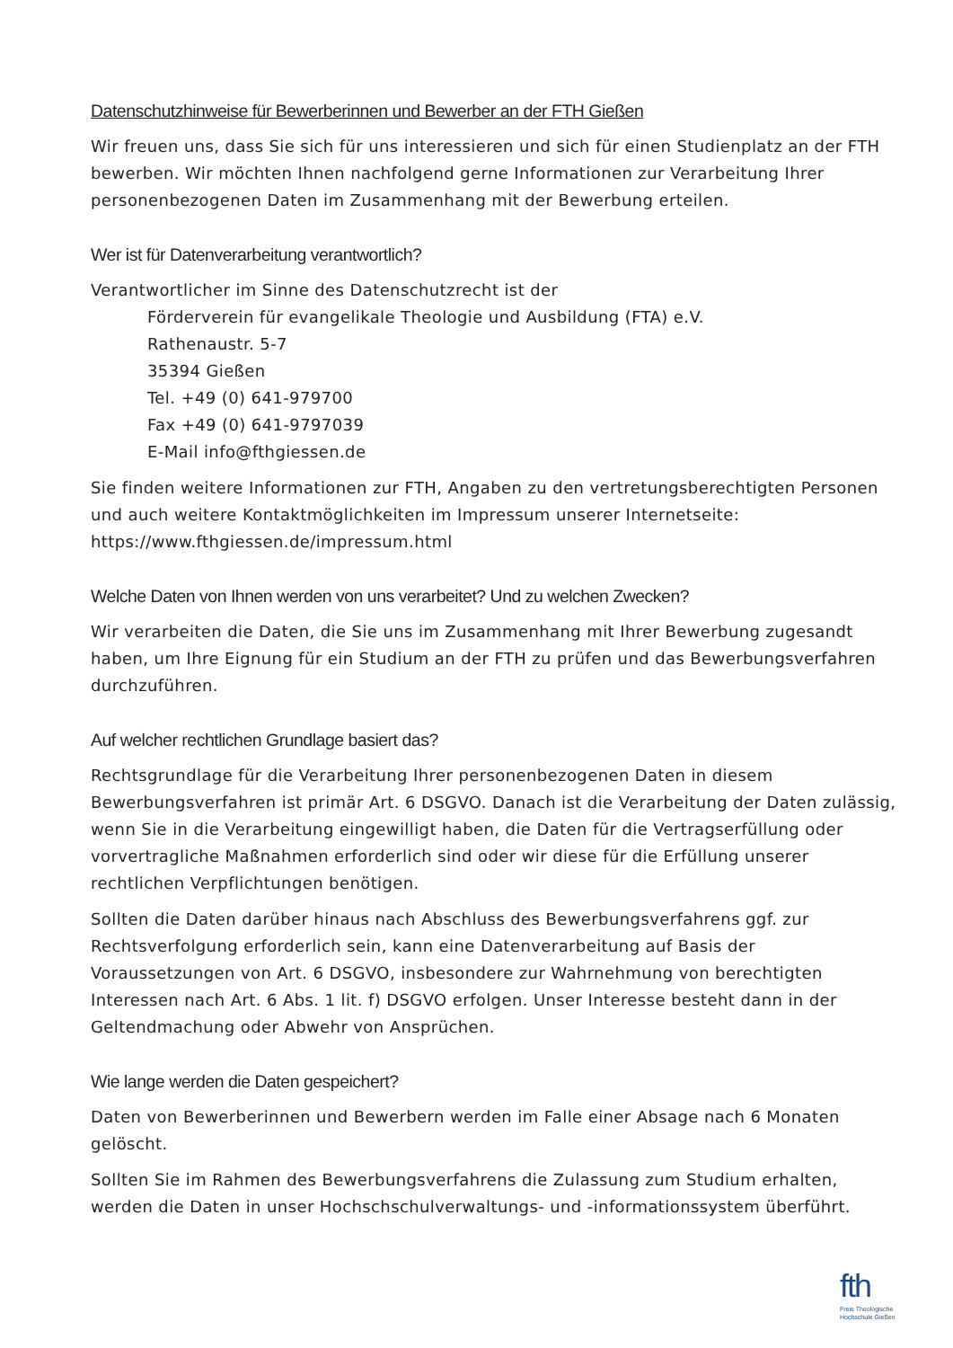Datenschutzhinweise für Bewerberinnen und Bewerber an der FTH Gießen
Wir freuen uns, dass Sie sich für uns interessieren und sich für einen Studienplatz an der FTH bewerben. Wir möchten Ihnen nachfolgend gerne Informationen zur Verarbeitung Ihrer personenbezogenen Daten im Zusammenhang mit der Bewerbung erteilen.
Wer ist für Datenverarbeitung verantwortlich?
Verantwortlicher im Sinne des Datenschutzrecht ist der
Förderverein für evangelikale Theologie und Ausbildung (FTA) e.V.
Rathenaustr. 5-7
35394 Gießen
Tel. +49 (0) 641-979700
Fax +49 (0) 641-9797039
E-Mail info@fthgiessen.de
Sie finden weitere Informationen zur FTH, Angaben zu den vertretungsberechtigten Personen und auch weitere Kontaktmöglichkeiten im Impressum unserer Internetseite:
https://www.fthgiessen.de/impressum.html
Welche Daten von Ihnen werden von uns verarbeitet? Und zu welchen Zwecken?
Wir verarbeiten die Daten, die Sie uns im Zusammenhang mit Ihrer Bewerbung zugesandt haben, um Ihre Eignung für ein Studium an der FTH zu prüfen und das Bewerbungsverfahren durchzuführen.
Auf welcher rechtlichen Grundlage basiert das?
Rechtsgrundlage für die Verarbeitung Ihrer personenbezogenen Daten in diesem Bewerbungsverfahren ist primär Art. 6 DSGVO. Danach ist die Verarbeitung der Daten zulässig, wenn Sie in die Verarbeitung eingewilligt haben, die Daten für die Vertragserfüllung oder vorvertragliche Maßnahmen erforderlich sind oder wir diese für die Erfüllung unserer rechtlichen Verpflichtungen benötigen.
Sollten die Daten darüber hinaus nach Abschluss des Bewerbungsverfahrens ggf. zur Rechtsverfolgung erforderlich sein, kann eine Datenverarbeitung auf Basis der Voraussetzungen von Art. 6 DSGVO, insbesondere zur Wahrnehmung von berechtigten Interessen nach Art. 6 Abs. 1 lit. f) DSGVO erfolgen. Unser Interesse besteht dann in der Geltendmachung oder Abwehr von Ansprüchen.
Wie lange werden die Daten gespeichert?
Daten von Bewerberinnen und Bewerbern werden im Falle einer Absage nach 6 Monaten gelöscht.
Sollten Sie im Rahmen des Bewerbungsverfahrens die Zulassung zum Studium erhalten, werden die Daten in unser Hochschschulverwaltungs- und -informationssystem überführt.
fth
Freie Theologische
Hochschule Gießen